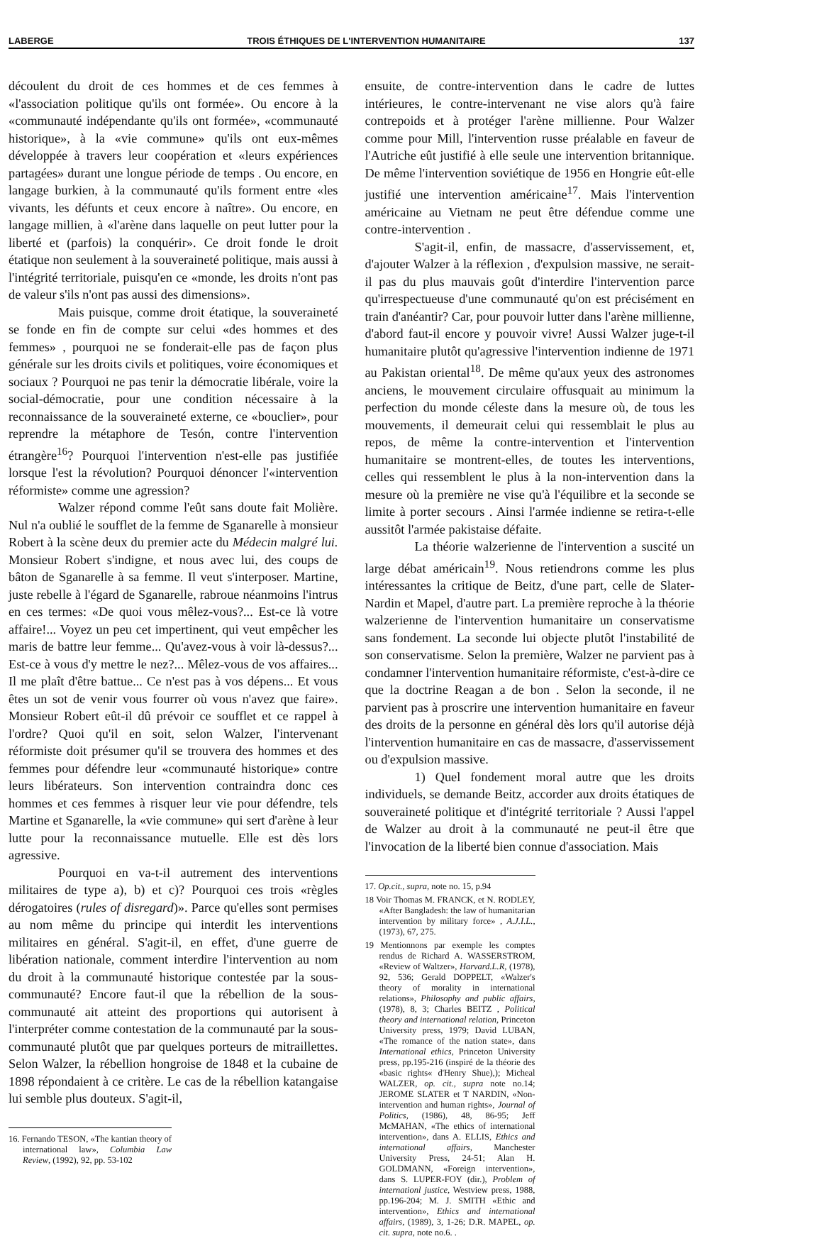LABERGE TROIS ÉTHIQUES DE L'INTERVENTION HUMANITAIRE 137
découlent du droit de ces hommes et de ces femmes à «l'association politique qu'ils ont formée». Ou encore à la «communauté indépendante qu'ils ont formée», «communauté historique», à la «vie commune» qu'ils ont eux-mêmes développée à travers leur coopération et «leurs expériences partagées» durant une longue période de temps . Ou encore, en langage burkien, à la communauté qu'ils forment entre «les vivants, les défunts et ceux encore à naître». Ou encore, en langage millien, à «l'arène dans laquelle on peut lutter pour la liberté et (parfois) la conquérir». Ce droit fonde le droit étatique non seulement à la souveraineté politique, mais aussi à l'intégrité territoriale, puisqu'en ce «monde, les droits n'ont pas de valeur s'ils n'ont pas aussi des dimensions».
Mais puisque, comme droit étatique, la souveraineté se fonde en fin de compte sur celui «des hommes et des femmes» , pourquoi ne se fonderait-elle pas de façon plus générale sur les droits civils et politiques, voire économiques et sociaux ? Pourquoi ne pas tenir la démocratie libérale, voire la social-démocratie, pour une condition nécessaire à la reconnaissance de la souveraineté externe, ce «bouclier», pour reprendre la métaphore de Tesón, contre l'intervention étrangère<sup>16</sup>? Pourquoi l'intervention n'est-elle pas justifiée lorsque l'est la révolution? Pourquoi dénoncer l'«intervention réformiste» comme une agression?
Walzer répond comme l'eût sans doute fait Molière. Nul n'a oublié le soufflet de la femme de Sganarelle à monsieur Robert à la scène deux du premier acte du Médecin malgré lui. Monsieur Robert s'indigne, et nous avec lui, des coups de bâton de Sganarelle à sa femme. Il veut s'interposer. Martine, juste rebelle à l'égard de Sganarelle, rabroue néanmoins l'intrus en ces termes: «De quoi vous mêlez-vous?... Est-ce là votre affaire!... Voyez un peu cet impertinent, qui veut empêcher les maris de battre leur femme... Qu'avez-vous à voir là-dessus?... Est-ce à vous d'y mettre le nez?... Mêlez-vous de vos affaires... Il me plaît d'être battue... Ce n'est pas à vos dépens... Et vous êtes un sot de venir vous fourrer où vous n'avez que faire». Monsieur Robert eût-il dû prévoir ce soufflet et ce rappel à l'ordre? Quoi qu'il en soit, selon Walzer, l'intervenant réformiste doit présumer qu'il se trouvera des hommes et des femmes pour défendre leur «communauté historique» contre leurs libérateurs. Son intervention contraindra donc ces hommes et ces femmes à risquer leur vie pour défendre, tels Martine et Sganarelle, la «vie commune» qui sert d'arène à leur lutte pour la reconnaissance mutuelle. Elle est dès lors agressive.
Pourquoi en va-t-il autrement des interventions militaires de type a), b) et c)? Pourquoi ces trois «règles dérogatoires (rules of disregard)». Parce qu'elles sont permises au nom même du principe qui interdit les interventions militaires en général. S'agit-il, en effet, d'une guerre de libération nationale, comment interdire l'intervention au nom du droit à la communauté historique contestée par la sous-communauté? Encore faut-il que la rébellion de la sous-communauté ait atteint des proportions qui autorisent à l'interpréter comme contestation de la communauté par la sous-communauté plutôt que par quelques porteurs de mitraillettes. Selon Walzer, la rébellion hongroise de 1848 et la cubaine de 1898 répondaient à ce critère. Le cas de la rébellion katangaise lui semble plus douteux. S'agit-il,
16. Fernando TESON, «The kantian theory of international law», Columbia Law Review, (1992), 92, pp. 53-102
ensuite, de contre-intervention dans le cadre de luttes intérieures, le contre-intervenant ne vise alors qu'à faire contrepoids et à protéger l'arène millienne. Pour Walzer comme pour Mill, l'intervention russe préalable en faveur de l'Autriche eût justifié à elle seule une intervention britannique. De même l'intervention soviétique de 1956 en Hongrie eût-elle justifié une intervention américaine<sup>17</sup>. Mais l'intervention américaine au Vietnam ne peut être défendue comme une contre-intervention .
S'agit-il, enfin, de massacre, d'asservissement, et, d'ajouter Walzer à la réflexion , d'expulsion massive, ne serait-il pas du plus mauvais goût d'interdire l'intervention parce qu'irrespectueuse d'une communauté qu'on est précisément en train d'anéantir? Car, pour pouvoir lutter dans l'arène millienne, d'abord faut-il encore y pouvoir vivre! Aussi Walzer juge-t-il humanitaire plutôt qu'agressive l'intervention indienne de 1971 au Pakistan oriental<sup>18</sup>. De même qu'aux yeux des astronomes anciens, le mouvement circulaire offusquait au minimum la perfection du monde céleste dans la mesure où, de tous les mouvements, il demeurait celui qui ressemblait le plus au repos, de même la contre-intervention et l'intervention humanitaire se montrent-elles, de toutes les interventions, celles qui ressemblent le plus à la non-intervention dans la mesure où la première ne vise qu'à l'équilibre et la seconde se limite à porter secours . Ainsi l'armée indienne se retira-t-elle aussitôt l'armée pakistaise défaite.
La théorie walzerienne de l'intervention a suscité un large débat américain<sup>19</sup>. Nous retiendrons comme les plus intéressantes la critique de Beitz, d'une part, celle de Slater-Nardin et Mapel, d'autre part. La première reproche à la théorie walzerienne de l'intervention humanitaire un conservatisme sans fondement. La seconde lui objecte plutôt l'instabilité de son conservatisme. Selon la première, Walzer ne parvient pas à condamner l'intervention humanitaire réformiste, c'est-à-dire ce que la doctrine Reagan a de bon . Selon la seconde, il ne parvient pas à proscrire une intervention humanitaire en faveur des droits de la personne en général dès lors qu'il autorise déjà l'intervention humanitaire en cas de massacre, d'asservissement ou d'expulsion massive.
1) Quel fondement moral autre que les droits individuels, se demande Beitz, accorder aux droits étatiques de souveraineté politique et d'intégrité territoriale ? Aussi l'appel de Walzer au droit à la communauté ne peut-il être que l'invocation de la liberté bien connue d'association. Mais
17. Op.cit., supra, note no. 15, p.94
18 Voir Thomas M. FRANCK, et N. RODLEY, «After Bangladesh: the law of humanitarian intervention by military force» , A.J.I.L., (1973), 67, 275.
19 Mentionnons par exemple les comptes rendus de Richard A. WASSERSTROM, «Review of Waltzer», Harvard.L.R, (1978), 92, 536; Gerald DOPPELT, «Walzer's theory of morality in international relations», Philosophy and public affairs, (1978), 8, 3; Charles BEITZ , Political theory and international relation, Princeton University press, 1979; David LUBAN, «The romance of the nation state», dans International ethics, Princeton University press, pp.195-216 (inspiré de la théorie des «basic rights« d'Henry Shue),); Micheal WALZER, op. cit., supra note no.14; JEROME SLATER et T NARDIN, «Non-intervention and human rights», Journal of Politics, (1986), 48, 86-95; Jeff McMAHAN, «The ethics of international intervention», dans A. ELLIS, Ethics and international affairs, Manchester University Press, 24-51; Alan H. GOLDMANN, «Foreign intervention», dans S. LUPER-FOY (dir.), Problem of internationl justice, Westview press, 1988, pp.196-204; M. J. SMITH «Ethic and intervention», Ethics and international affairs, (1989), 3, 1-26; D.R. MAPEL, op. cit. supra, note no.6. .